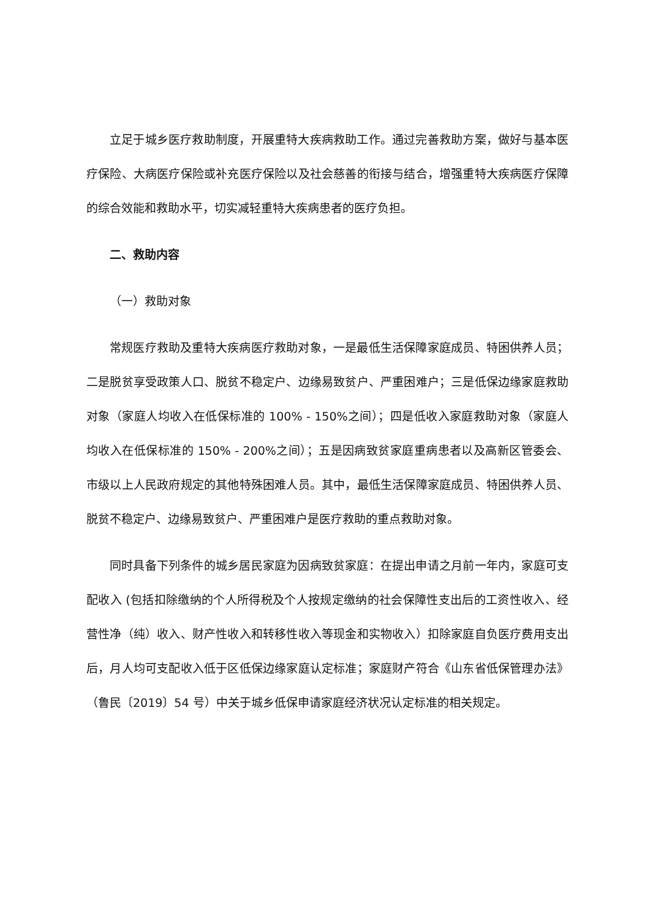立足于城乡医疗救助制度，开展重特大疾病救助工作。通过完善救助方案，做好与基本医疗保险、大病医疗保险或补充医疗保险以及社会慈善的衔接与结合，增强重特大疾病医疗保障的综合效能和救助水平，切实减轻重特大疾病患者的医疗负担。
二、救助内容
（一）救助对象
常规医疗救助及重特大疾病医疗救助对象，一是最低生活保障家庭成员、特困供养人员；二是脱贫享受政策人口、脱贫不稳定户、边缘易致贫户、严重困难户；三是低保边缘家庭救助对象（家庭人均收入在低保标准的 100% - 150%之间）；四是低收入家庭救助对象（家庭人均收入在低保标准的 150% - 200%之间）；五是因病致贫家庭重病患者以及高新区管委会、市级以上人民政府规定的其他特殊困难人员。其中，最低生活保障家庭成员、特困供养人员、脱贫不稳定户、边缘易致贫户、严重困难户是医疗救助的重点救助对象。
同时具备下列条件的城乡居民家庭为因病致贫家庭：在提出申请之月前一年内，家庭可支配收入 (包括扣除缴纳的个人所得税及个人按规定缴纳的社会保障性支出后的工资性收入、经营性净（纯）收入、财产性收入和转移性收入等现金和实物收入）扣除家庭自负医疗费用支出后，月人均可支配收入低于区低保边缘家庭认定标准；家庭财产符合《山东省低保管理办法》（鲁民〔2019〕54 号）中关于城乡低保申请家庭经济状况认定标准的相关规定。